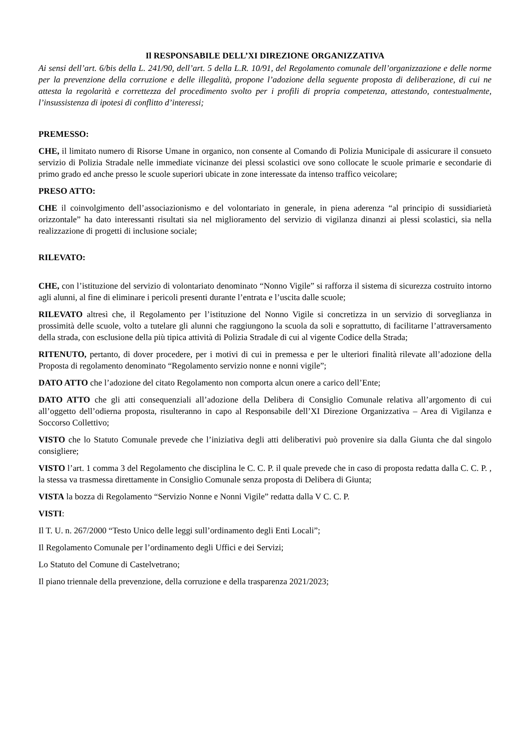Il RESPONSABILE DELL’XI DIREZIONE ORGANIZZATIVA
Ai sensi dell’art. 6/bis della L. 241/90, dell’art. 5 della L.R. 10/91, del Regolamento comunale dell’organizzazione e delle norme per la prevenzione della corruzione e delle illegalità, propone l’adozione della seguente proposta di deliberazione, di cui ne attesta la regolarità e correttezza del procedimento svolto per i profili di propria competenza, attestando, contestualmente, l’insussistenza di ipotesi di conflitto d’interessi;
PREMESSO:
CHE, il limitato numero di Risorse Umane in organico, non consente al Comando di Polizia Municipale di assicurare il consueto servizio di Polizia Stradale nelle immediate vicinanze dei plessi scolastici ove sono collocate le scuole primarie e secondarie di primo grado ed anche presso le scuole superiori ubicate in zone interessate da intenso traffico veicolare;
PRESO ATTO:
CHE il coinvolgimento dell’associazionismo e del volontariato in generale, in piena aderenza “al principio di sussidiarietà orizzontale” ha dato interessanti risultati sia nel miglioramento del servizio di vigilanza dinanzi ai plessi scolastici, sia nella realizzazione di progetti di inclusione sociale;
RILEVATO:
CHE, con l’istituzione del servizio di volontariato denominato “Nonno Vigile” si rafforza il sistema di sicurezza costruito intorno agli alunni, al fine di eliminare i pericoli presenti durante l’entrata e l’uscita dalle scuole;
RILEVATO altresì che, il Regolamento per l’istituzione del Nonno Vigile si concretizza in un servizio di sorveglianza in prossimità delle scuole, volto a tutelare gli alunni che raggiungono la scuola da soli e soprattutto, di facilitarne l’attraversamento della strada, con esclusione della più tipica attività di Polizia Stradale di cui al vigente Codice della Strada;
RITENUTO, pertanto, di dover procedere, per i motivi di cui in premessa e per le ulteriori finalità rilevate all’adozione della Proposta di regolamento denominato “Regolamento servizio nonne e nonni vigile”;
DATO ATTO che l’adozione del citato Regolamento non comporta alcun onere a carico dell’Ente;
DATO ATTO che gli atti consequenziali all’adozione della Delibera di Consiglio Comunale relativa all’argomento di cui all’oggetto dell’odierna proposta, risulteranno in capo al Responsabile dell’XI Direzione Organizzativa – Area di Vigilanza e Soccorso Collettivo;
VISTO che lo Statuto Comunale prevede che l’iniziativa degli atti deliberativi può provenire sia dalla Giunta che dal singolo consigliere;
VISTO l’art. 1 comma 3 del Regolamento che disciplina le C. C. P. il quale prevede che in caso di proposta redatta dalla C. C. P. , la stessa va trasmessa direttamente in Consiglio Comunale senza proposta di Delibera di Giunta;
VISTA la bozza di Regolamento “Servizio Nonne e Nonni Vigile” redatta dalla V C. C. P.
VISTI:
Il T. U. n. 267/2000 “Testo Unico delle leggi sull’ordinamento degli Enti Locali”;
Il Regolamento Comunale per l’ordinamento degli Uffici e dei Servizi;
Lo Statuto del Comune di Castelvetrano;
Il piano triennale della prevenzione, della corruzione e della trasparenza 2021/2023;